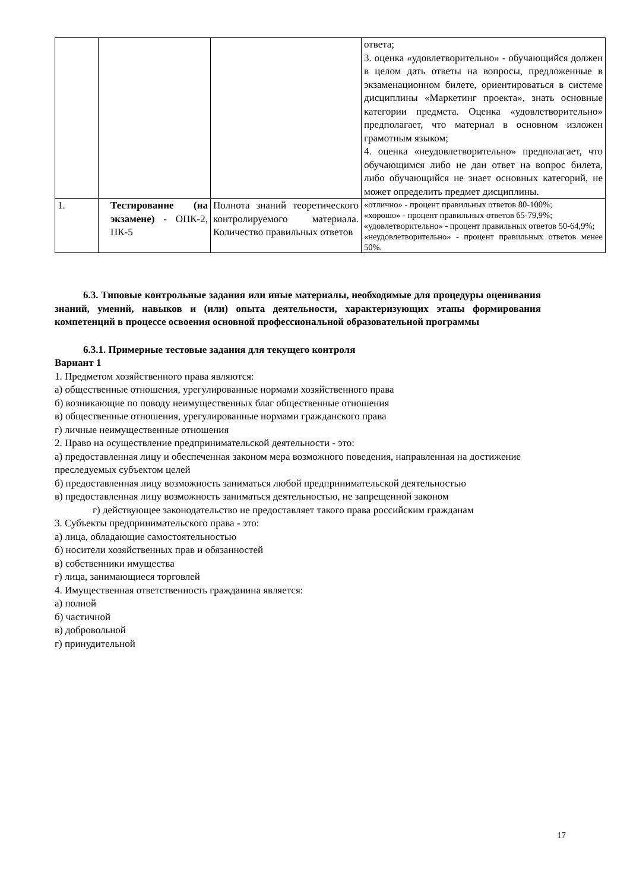| | | | ответа; 3. оценка «удовлетворительно» - обучающийся должен в целом дать ответы на вопросы, предложенные в экзаменационном билете, ориентироваться в системе дисциплины «Маркетинг проекта», знать основные категории предмета. Оценка «удовлетворительно» предполагает, что материал в основном изложен грамотным языком; 4. оценка «неудовлетворительно» предполагает, что обучающимся либо не дан ответ на вопрос билета, либо обучающийся не знает основных категорий, не может определить предмет дисциплины. |
| 1. | Тестирование (на экзамене) - ОПК-2, ПК-5 | Полнота знаний теоретического контролируемого материала. Количество правильных ответов | «отлично» - процент правильных ответов 80-100%; «хорошо» - процент правильных ответов 65-79,9%; «удовлетворительно» - процент правильных ответов 50-64,9%; «неудовлетворительно» - процент правильных ответов менее 50%. |
6.3. Типовые контрольные задания или иные материалы, необходимые для процедуры оценивания знаний, умений, навыков и (или) опыта деятельности, характеризующих этапы формирования компетенций в процессе освоения основной профессиональной образовательной программы
6.3.1. Примерные тестовые задания для текущего контроля
Вариант 1
1. Предметом хозяйственного права являются:
а) общественные отношения, урегулированные нормами хозяйственного права
б) возникающие по поводу неимущественных благ общественные отношения
в) общественные отношения, урегулированные нормами гражданского права
г) личные неимущественные отношения
2. Право на осуществление предпринимательской деятельности - это:
а) предоставленная лицу и обеспеченная законом мера возможного поведения, направленная на достижение преследуемых субъектом целей
б) предоставленная лицу возможность заниматься любой предпринимательской деятельностью
в) предоставленная лицу возможность заниматься деятельностью, не запрещенной законом
г) действующее законодательство не предоставляет такого права российским гражданам
3. Субъекты предпринимательского права - это:
а) лица, обладающие самостоятельностью
б) носители хозяйственных прав и обязанностей
в) собственники имущества
г) лица, занимающиеся торговлей
4. Имущественная ответственность гражданина является:
а) полной
б) частичной
в) добровольной
г) принудительной
17